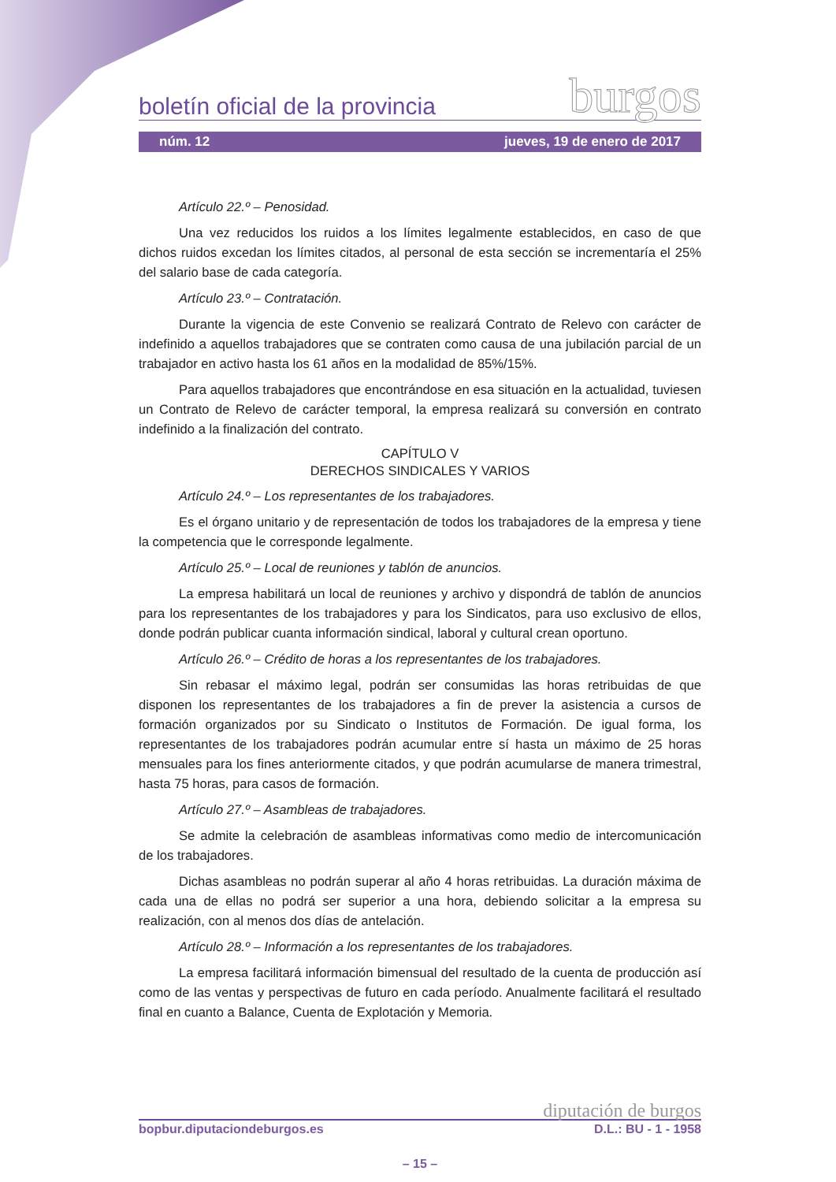boletín oficial de la provincia burgos
núm. 12 jueves, 19 de enero de 2017
Artículo 22.º – Penosidad.
Una vez reducidos los ruidos a los límites legalmente establecidos, en caso de que dichos ruidos excedan los límites citados, al personal de esta sección se incrementaría el 25% del salario base de cada categoría.
Artículo 23.º – Contratación.
Durante la vigencia de este Convenio se realizará Contrato de Relevo con carácter de indefinido a aquellos trabajadores que se contraten como causa de una jubilación parcial de un trabajador en activo hasta los 61 años en la modalidad de 85%/15%.
Para aquellos trabajadores que encontrándose en esa situación en la actualidad, tuviesen un Contrato de Relevo de carácter temporal, la empresa realizará su conversión en contrato indefinido a la finalización del contrato.
CAPÍTULO V
DERECHOS SINDICALES Y VARIOS
Artículo 24.º – Los representantes de los trabajadores.
Es el órgano unitario y de representación de todos los trabajadores de la empresa y tiene la competencia que le corresponde legalmente.
Artículo 25.º – Local de reuniones y tablón de anuncios.
La empresa habilitará un local de reuniones y archivo y dispondrá de tablón de anuncios para los representantes de los trabajadores y para los Sindicatos, para uso exclusivo de ellos, donde podrán publicar cuanta información sindical, laboral y cultural crean oportuno.
Artículo 26.º – Crédito de horas a los representantes de los trabajadores.
Sin rebasar el máximo legal, podrán ser consumidas las horas retribuidas de que disponen los representantes de los trabajadores a fin de prever la asistencia a cursos de formación organizados por su Sindicato o Institutos de Formación. De igual forma, los representantes de los trabajadores podrán acumular entre sí hasta un máximo de 25 horas mensuales para los fines anteriormente citados, y que podrán acumularse de manera trimestral, hasta 75 horas, para casos de formación.
Artículo 27.º – Asambleas de trabajadores.
Se admite la celebración de asambleas informativas como medio de intercomunicación de los trabajadores.
Dichas asambleas no podrán superar al año 4 horas retribuidas. La duración máxima de cada una de ellas no podrá ser superior a una hora, debiendo solicitar a la empresa su realización, con al menos dos días de antelación.
Artículo 28.º – Información a los representantes de los trabajadores.
La empresa facilitará información bimensual del resultado de la cuenta de producción así como de las ventas y perspectivas de futuro en cada período. Anualmente facilitará el resultado final en cuanto a Balance, Cuenta de Explotación y Memoria.
diputación de burgos
bopbur.diputaciondeburgos.es D.L.: BU - 1 - 1958
– 15 –